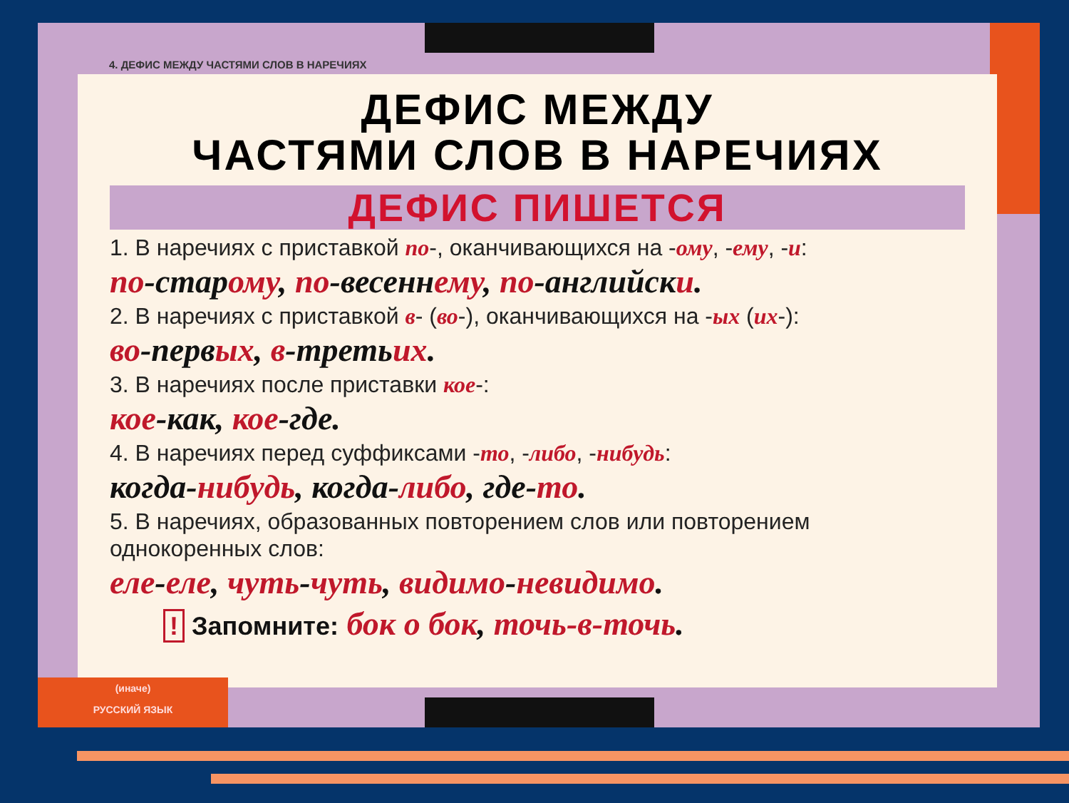4. ДЕФИС МЕЖДУ ЧАСТЯМИ СЛОВ В НАРЕЧИЯХ
ДЕФИС МЕЖДУ
ЧАСТЯМИ СЛОВ В НАРЕЧИЯХ
ДЕФИС ПИШЕТСЯ
1. В наречиях с приставкой по-, оканчивающихся на -ому, -ему, -и:
по-старому, по-весеннему, по-английски.
2. В наречиях с приставкой в- (во-), оканчивающихся на -ых (их-):
во-первых, в-третьих.
3. В наречиях после приставки кое-:
кое-как, кое-где.
4. В наречиях перед суффиксами -то, -либо, -нибудь:
когда-нибудь, когда-либо, где-то.
5. В наречиях, образованных повторением слов или повторением однокоренных слов:
еле-еле, чуть-чуть, видимо-невидимо.
! Запомните: бок о бок, точь-в-точь.
(иначе)
РУССКИЙ ЯЗЫК